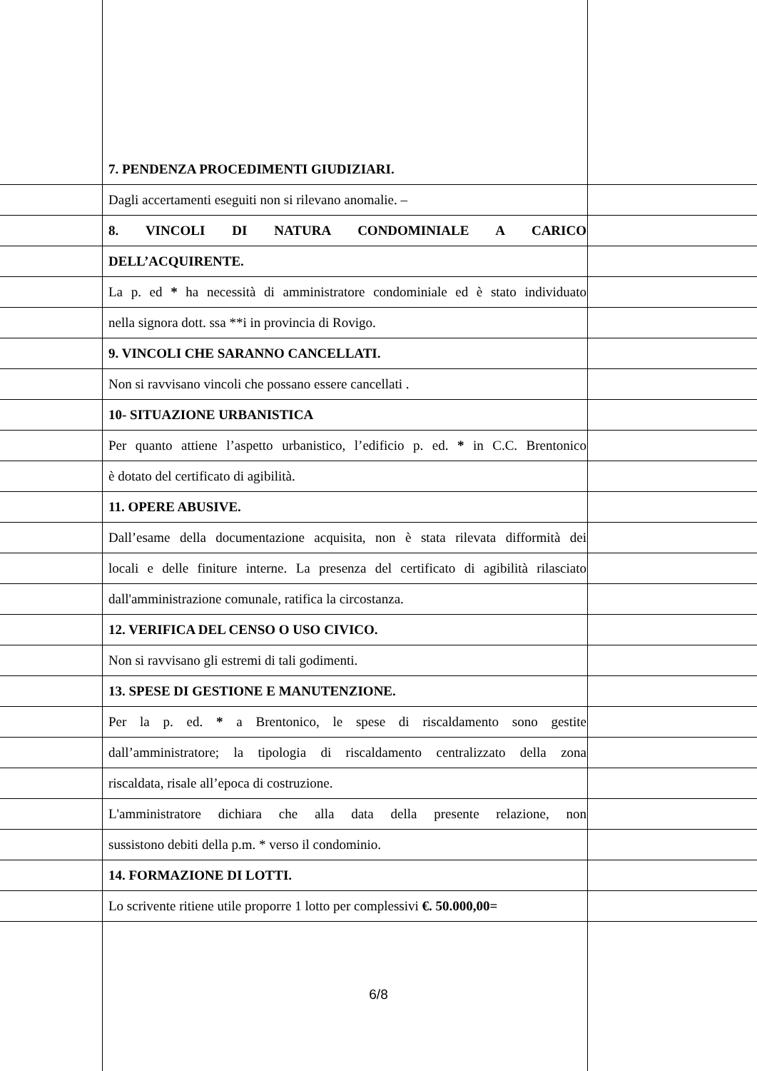7. PENDENZA PROCEDIMENTI GIUDIZIARI.
Dagli accertamenti eseguiti non si rilevano anomalie. –
8. VINCOLI DI NATURA CONDOMINIALE A CARICO
DELL’ACQUIRENTE.
La p. ed * ha necessità di amministratore condominiale ed è stato individuato
nella signora dott. ssa **i in provincia di Rovigo.
9. VINCOLI CHE SARANNO CANCELLATI.
Non si ravvisano vincoli che possano essere cancellati .
10- SITUAZIONE URBANISTICA
Per quanto attiene l’aspetto urbanistico, l’edificio p. ed. * in C.C. Brentonico
è dotato del certificato di agibilità.
11. OPERE ABUSIVE.
Dall’esame della documentazione acquisita, non è stata rilevata difformità dei
locali e delle finiture interne. La presenza del certificato di agibilità rilasciato
dall'amministrazione comunale, ratifica la circostanza.
12. VERIFICA DEL CENSO O USO CIVICO.
Non si ravvisano gli estremi di tali godimenti.
13. SPESE DI GESTIONE E MANUTENZIONE.
Per la p. ed. * a Brentonico, le spese di riscaldamento sono gestite
dall’amministratore; la tipologia di riscaldamento centralizzato della zona
riscaldata, risale all’epoca di costruzione.
L'amministratore dichiara che alla data della presente relazione, non
sussistono debiti della p.m. * verso il condominio.
14. FORMAZIONE DI LOTTI.
Lo scrivente ritiene utile proporre 1 lotto per complessivi €. 50.000,00=
6/8